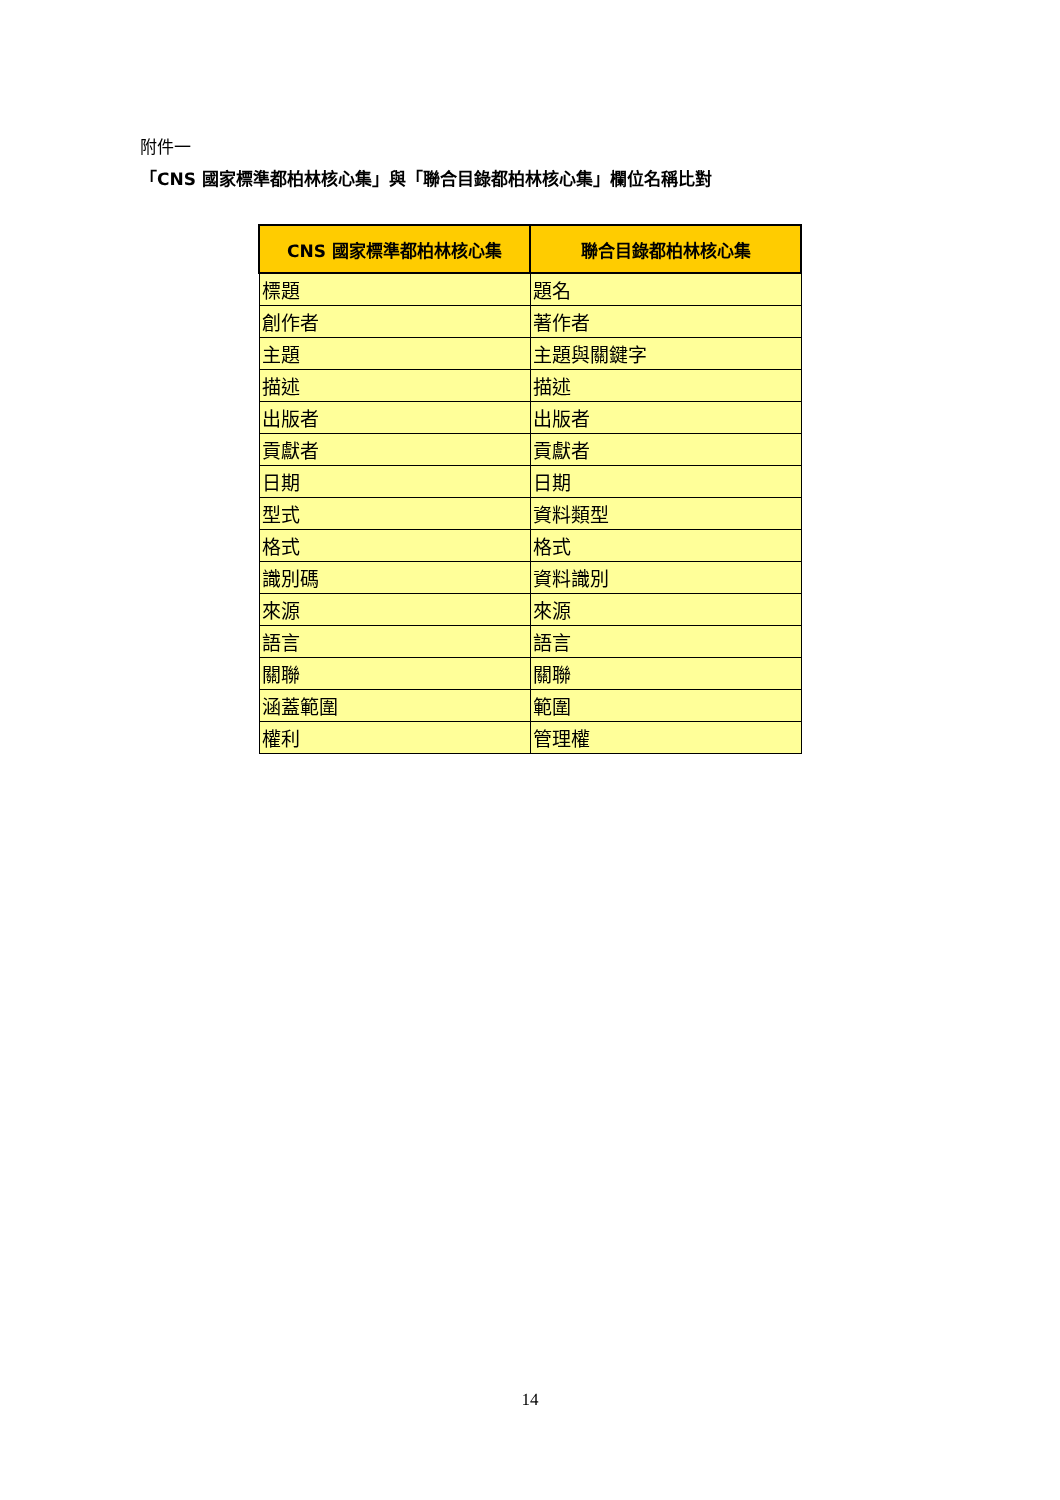附件一
「CNS 國家標準都柏林核心集」與「聯合目錄都柏林核心集」欄位名稱比對
| CNS 國家標準都柏林核心集 | 聯合目錄都柏林核心集 |
| --- | --- |
| 標題 | 題名 |
| 創作者 | 著作者 |
| 主題 | 主題與關鍵字 |
| 描述 | 描述 |
| 出版者 | 出版者 |
| 貢獻者 | 貢獻者 |
| 日期 | 日期 |
| 型式 | 資料類型 |
| 格式 | 格式 |
| 識別碼 | 資料識別 |
| 來源 | 來源 |
| 語言 | 語言 |
| 關聯 | 關聯 |
| 涵蓋範圍 | 範圍 |
| 權利 | 管理權 |
14